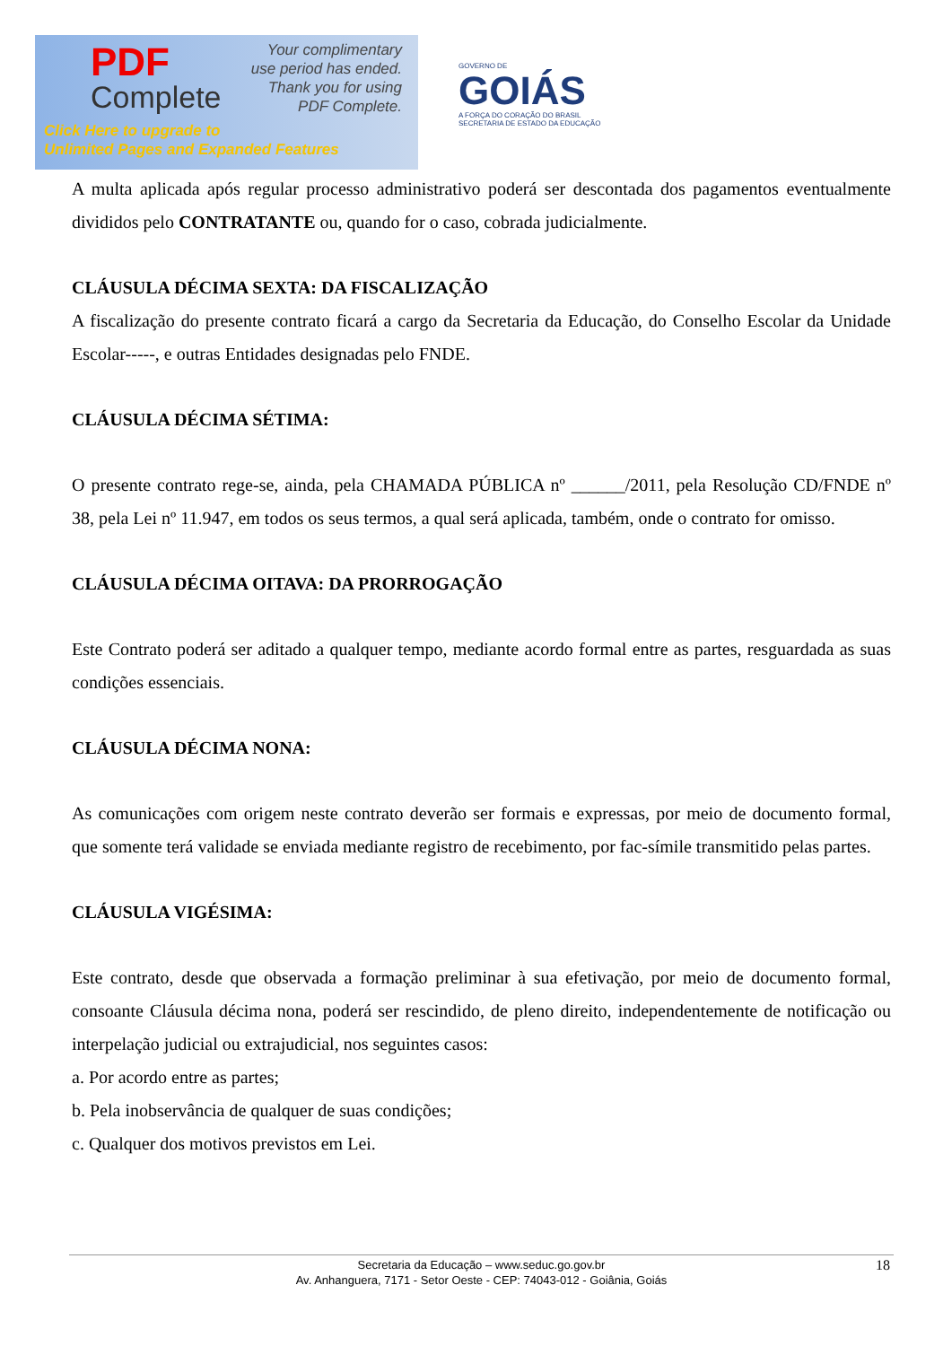PDF
Complete
Your complimentary
use period has ended.
Thank you for using
PDF Complete.
Click Here to upgrade to
Unlimited Pages and Expanded Features
GOVERNO DE
GOIÁS
A FORÇA DO CORAÇÃO DO BRASIL
SECRETARIA DE ESTADO DA EDUCAÇÃO
A multa aplicada após regular processo administrativo poderá ser descontada dos pagamentos eventualmente divididos pelo CONTRATANTE ou, quando for o caso, cobrada judicialmente.
CLÁUSULA DÉCIMA SEXTA: DA FISCALIZAÇÃO
A fiscalização do presente contrato ficará a cargo da Secretaria da Educação, do Conselho Escolar da Unidade Escolar-----, e outras Entidades designadas pelo FNDE.
CLÁUSULA DÉCIMA SÉTIMA:
O presente contrato rege-se, ainda, pela CHAMADA PÚBLICA nº ______/2011, pela Resolução CD/FNDE nº 38, pela Lei nº 11.947, em todos os seus termos, a qual será aplicada, também, onde o contrato for omisso.
CLÁUSULA DÉCIMA OITAVA: DA PRORROGAÇÃO
Este Contrato poderá ser aditado a qualquer tempo, mediante acordo formal entre as partes, resguardada as suas condições essenciais.
CLÁUSULA DÉCIMA NONA:
As comunicações com origem neste contrato deverão ser formais e expressas, por meio de documento formal, que somente terá validade se enviada mediante registro de recebimento, por fac-símile transmitido pelas partes.
CLÁUSULA VIGÉSIMA:
Este contrato, desde que observada a formação preliminar à sua efetivação, por meio de documento formal, consoante Cláusula décima nona, poderá ser rescindido, de pleno direito, independentemente de notificação ou interpelação judicial ou extrajudicial, nos seguintes casos:
a. Por acordo entre as partes;
b. Pela inobservância de qualquer de suas condições;
c. Qualquer dos motivos previstos em Lei.
Secretaria da Educação – www.seduc.go.gov.br
Av. Anhanguera, 7171 - Setor Oeste - CEP: 74043-012 - Goiânia, Goiás
18